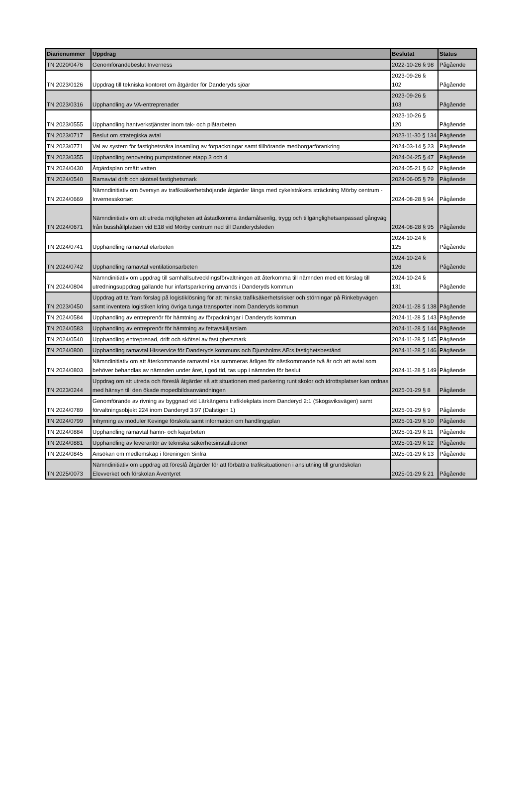| Diarienummer | Uppdrag | Beslutat | Status |
| --- | --- | --- | --- |
| TN 2020/0476 | Genomförandebeslut Inverness | 2022-10-26 § 98 | Pågående |
| TN 2023/0126 | Uppdrag till tekniska kontoret om åtgärder för Danderyds sjöar | 2023-09-26 § 102 | Pågående |
| TN 2023/0316 | Upphandling av VA-entreprenader | 2023-09-26 § 103 | Pågående |
| TN 2023/0555 | Upphandling hantverkstjänster inom tak- och plåtarbeten | 2023-10-26 § 120 | Pågående |
| TN 2023/0717 | Beslut om strategiska avtal | 2023-11-30 § 134 | Pågående |
| TN 2023/0771 | Val av system för fastighetsnära insamling av förpackningar samt tillhörande medborgarförankring | 2024-03-14 § 23 | Pågående |
| TN 2023/0355 | Upphandling renovering pumpstationer etapp 3 och 4 | 2024-04-25 § 47 | Pågående |
| TN 2024/0430 | Åtgärdsplan omätt vatten | 2024-05-21 § 62 | Pågående |
| TN 2024/0540 | Ramavtal drift och skötsel fastighetsmark | 2024-06-05 § 79 | Pågående |
| TN 2024/0669 | Nämndinitiativ om översyn av trafiksäkerhetshöjande åtgärder längs med cykelstråkets sträckning Mörby centrum - Invernesskorset | 2024-08-28 § 94 | Pågående |
| TN 2024/0671 | Nämndinitiativ om att utreda möjligheten att åstadkomma ändamålsenlig, trygg och tillgänglighetsanpassad gångväg från busshållplatsen vid E18 vid Mörby centrum ned till Danderydsleden | 2024-08-28 § 95 | Pågående |
| TN 2024/0741 | Upphandling ramavtal elarbeten | 2024-10-24 § 125 | Pågående |
| TN 2024/0742 | Upphandling ramavtal ventilationsarbeten | 2024-10-24 § 126 | Pågående |
| TN 2024/0804 | Nämndinitiativ om uppdrag till samhällsutvecklingsförvaltningen att återkomma till nämnden med ett förslag till utredningsuppdrag gällande hur infartsparkering används i Danderyds kommun | 2024-10-24 § 131 | Pågående |
| TN 2023/0450 | Uppdrag att ta fram förslag på logistiklösning för att minska trafiksäkerhetsrisker och störningar på Rinkebyvägen samt inventera logistiken kring övriga tunga transporter inom Danderyds kommun | 2024-11-28 § 138 | Pågående |
| TN 2024/0584 | Upphandling av entreprenör för hämtning av förpackningar i Danderyds kommun | 2024-11-28 § 143 | Pågående |
| TN 2024/0583 | Upphandling av entreprenör för hämtning av fettavskiljarslam | 2024-11-28 § 144 | Pågående |
| TN 2024/0540 | Upphandling entreprenad, drift och skötsel av fastighetsmark | 2024-11-28 § 145 | Pågående |
| TN 2024/0800 | Upphandling ramavtal Hisservice för Danderyds kommuns och Djursholms AB:s fastighetsbestånd | 2024-11-28 § 146 | Pågående |
| TN 2024/0803 | Nämndinitiativ om att återkommande ramavtal ska summeras årligen för nästkommande två år och att avtal som behöver behandlas av nämnden under året, i god tid, tas upp i nämnden för beslut | 2024-11-28 § 149 | Pågående |
| TN 2023/0244 | Uppdrag om att utreda och föreslå åtgärder så att situationen med parkering runt skolor och idrottsplatser kan ordnas med hänsyn till den ökade mopedbildsanvändningen | 2025-01-29 § 8 | Pågående |
| TN 2024/0789 | Genomförande av rivning av byggnad vid Lärkängens trafiklekplats inom Danderyd 2:1 (Skogsviksvägen) samt förvaltningsobjekt 224 inom Danderyd 3:97 (Dalstigen 1) | 2025-01-29 § 9 | Pågående |
| TN 2024/0799 | Inhyrning av moduler Kevinge förskola samt information om handlingsplan | 2025-01-29 § 10 | Pågående |
| TN 2024/0884 | Upphandling ramavtal hamn- och kajarbeten | 2025-01-29 § 11 | Pågående |
| TN 2024/0881 | Upphandling av leverantör av tekniska säkerhetsinstallationer | 2025-01-29 § 12 | Pågående |
| TN 2024/0845 | Ansökan om medlemskap i föreningen Sinfra | 2025-01-29 § 13 | Pågående |
| TN 2025/0073 | Nämndinitiativ om uppdrag att föreslå åtgärder för att förbättra trafiksituationen i anslutning till grundskolan Elevverket och förskolan Äventyret | 2025-01-29 § 21 | Pågående |